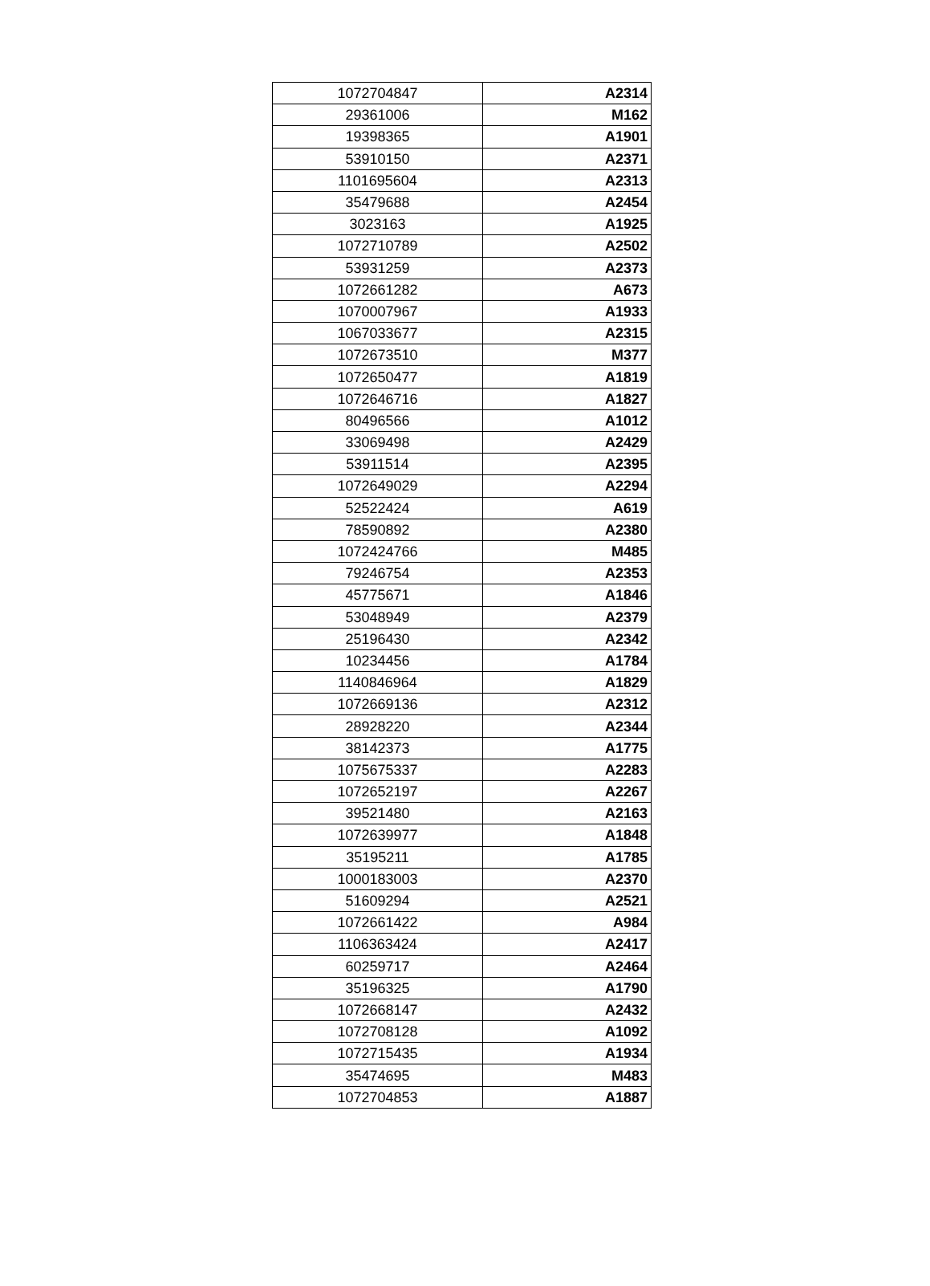| 1072704847 | A2314 |
| 29361006 | M162 |
| 19398365 | A1901 |
| 53910150 | A2371 |
| 1101695604 | A2313 |
| 35479688 | A2454 |
| 3023163 | A1925 |
| 1072710789 | A2502 |
| 53931259 | A2373 |
| 1072661282 | A673 |
| 1070007967 | A1933 |
| 1067033677 | A2315 |
| 1072673510 | M377 |
| 1072650477 | A1819 |
| 1072646716 | A1827 |
| 80496566 | A1012 |
| 33069498 | A2429 |
| 53911514 | A2395 |
| 1072649029 | A2294 |
| 52522424 | A619 |
| 78590892 | A2380 |
| 1072424766 | M485 |
| 79246754 | A2353 |
| 45775671 | A1846 |
| 53048949 | A2379 |
| 25196430 | A2342 |
| 10234456 | A1784 |
| 1140846964 | A1829 |
| 1072669136 | A2312 |
| 28928220 | A2344 |
| 38142373 | A1775 |
| 1075675337 | A2283 |
| 1072652197 | A2267 |
| 39521480 | A2163 |
| 1072639977 | A1848 |
| 35195211 | A1785 |
| 1000183003 | A2370 |
| 51609294 | A2521 |
| 1072661422 | A984 |
| 1106363424 | A2417 |
| 60259717 | A2464 |
| 35196325 | A1790 |
| 1072668147 | A2432 |
| 1072708128 | A1092 |
| 1072715435 | A1934 |
| 35474695 | M483 |
| 1072704853 | A1887 |